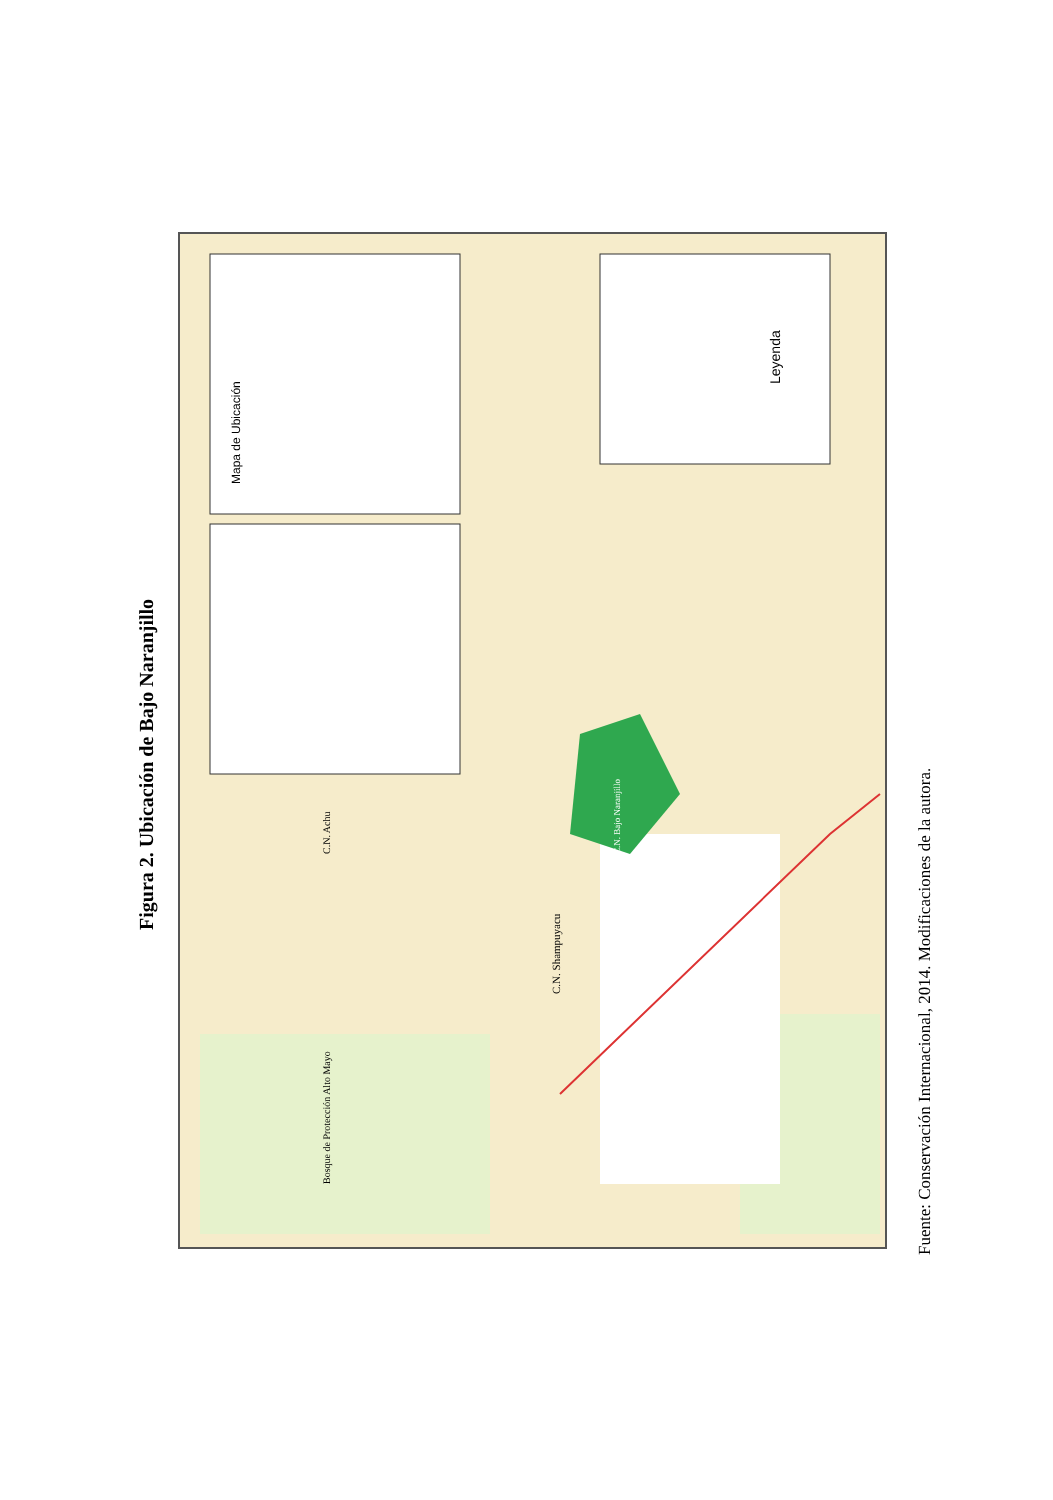Figura 2. Ubicación de Bajo Naranjillo
Leyenda
Mapa de Ubicación
C.N. Achu
C.N. Shampuyacu
C.N. Bajo Naranjillo
Bosque de Protección Alto Mayo
Fuente: Conservación Internacional, 2014. Modificaciones de la autora.